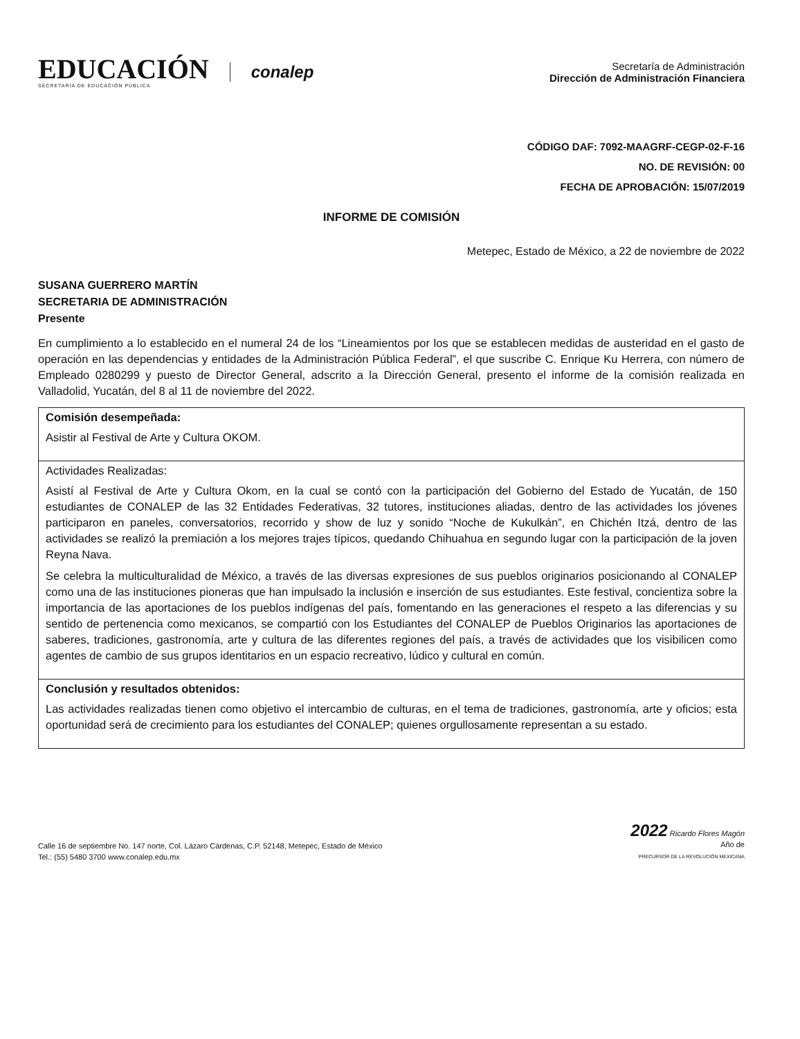EDUCACIÓN
SECRETARÍA DE EDUCACIÓN PÚBLICA
conalep
Secretaría de Administración
Dirección de Administración Financiera
CÓDIGO DAF: 7092-MAAGRF-CEGP-02-F-16
NO. DE REVISIÓN: 00
FECHA DE APROBACIÓN: 15/07/2019
INFORME DE COMISIÓN
Metepec, Estado de México, a 22 de noviembre de 2022
SUSANA GUERRERO MARTÍN
SECRETARIA DE ADMINISTRACIÓN
Presente
En cumplimiento a lo establecido en el numeral 24 de los “Lineamientos por los que se establecen medidas de austeridad en el gasto de operación en las dependencias y entidades de la Administración Pública Federal”, el que suscribe C. Enrique Ku Herrera, con número de Empleado 0280299 y puesto de Director General, adscrito a la Dirección General, presento el informe de la comisión realizada en Valladolid, Yucatán, del 8 al 11 de noviembre del 2022.
| Comisión desempeñada: Asistir al Festival de Arte y Cultura OKOM. |
| Actividades Realizadas: Asistí al Festival de Arte y Cultura Okom, en la cual se contó con la participación del Gobierno del Estado de Yucatán, de 150 estudiantes de CONALEP de las 32 Entidades Federativas, 32 tutores, instituciones aliadas, dentro de las actividades los jóvenes participaron en paneles, conversatorios, recorrido y show de luz y sonido “Noche de Kukulkán”, en Chichén Itzá, dentro de las actividades se realizó la premiación a los mejores trajes típicos, quedando Chihuahua en segundo lugar con la participación de la joven Reyna Nava. Se celebra la multiculturalidad de México, a través de las diversas expresiones de sus pueblos originarios posicionando al CONALEP como una de las instituciones pioneras que han impulsado la inclusión e inserción de sus estudiantes. Este festival, concientiza sobre la importancia de las aportaciones de los pueblos indígenas del país, fomentando en las generaciones el respeto a las diferencias y su sentido de pertenencia como mexicanos, se compartió con los Estudiantes del CONALEP de Pueblos Originarios las aportaciones de saberes, tradiciones, gastronomía, arte y cultura de las diferentes regiones del país, a través de actividades que los visibilicen como agentes de cambio de sus grupos identitarios en un espacio recreativo, lúdico y cultural en común. |
| Conclusión y resultados obtenidos: Las actividades realizadas tienen como objetivo el intercambio de culturas, en el tema de tradiciones, gastronomía, arte y oficios; esta oportunidad será de crecimiento para los estudiantes del CONALEP; quienes orgullosamente representan a su estado. |
Calle 16 de septiembre No. 147 norte, Col. Lázaro Cárdenas, C.P. 52148, Metepec, Estado de México
Tel.: (55) 5480 3700 www.conalep.edu.mx
2022 Ricardo Flores Magón
Año de
PRECURSOR DE LA REVOLUCIÓN MEXICANA